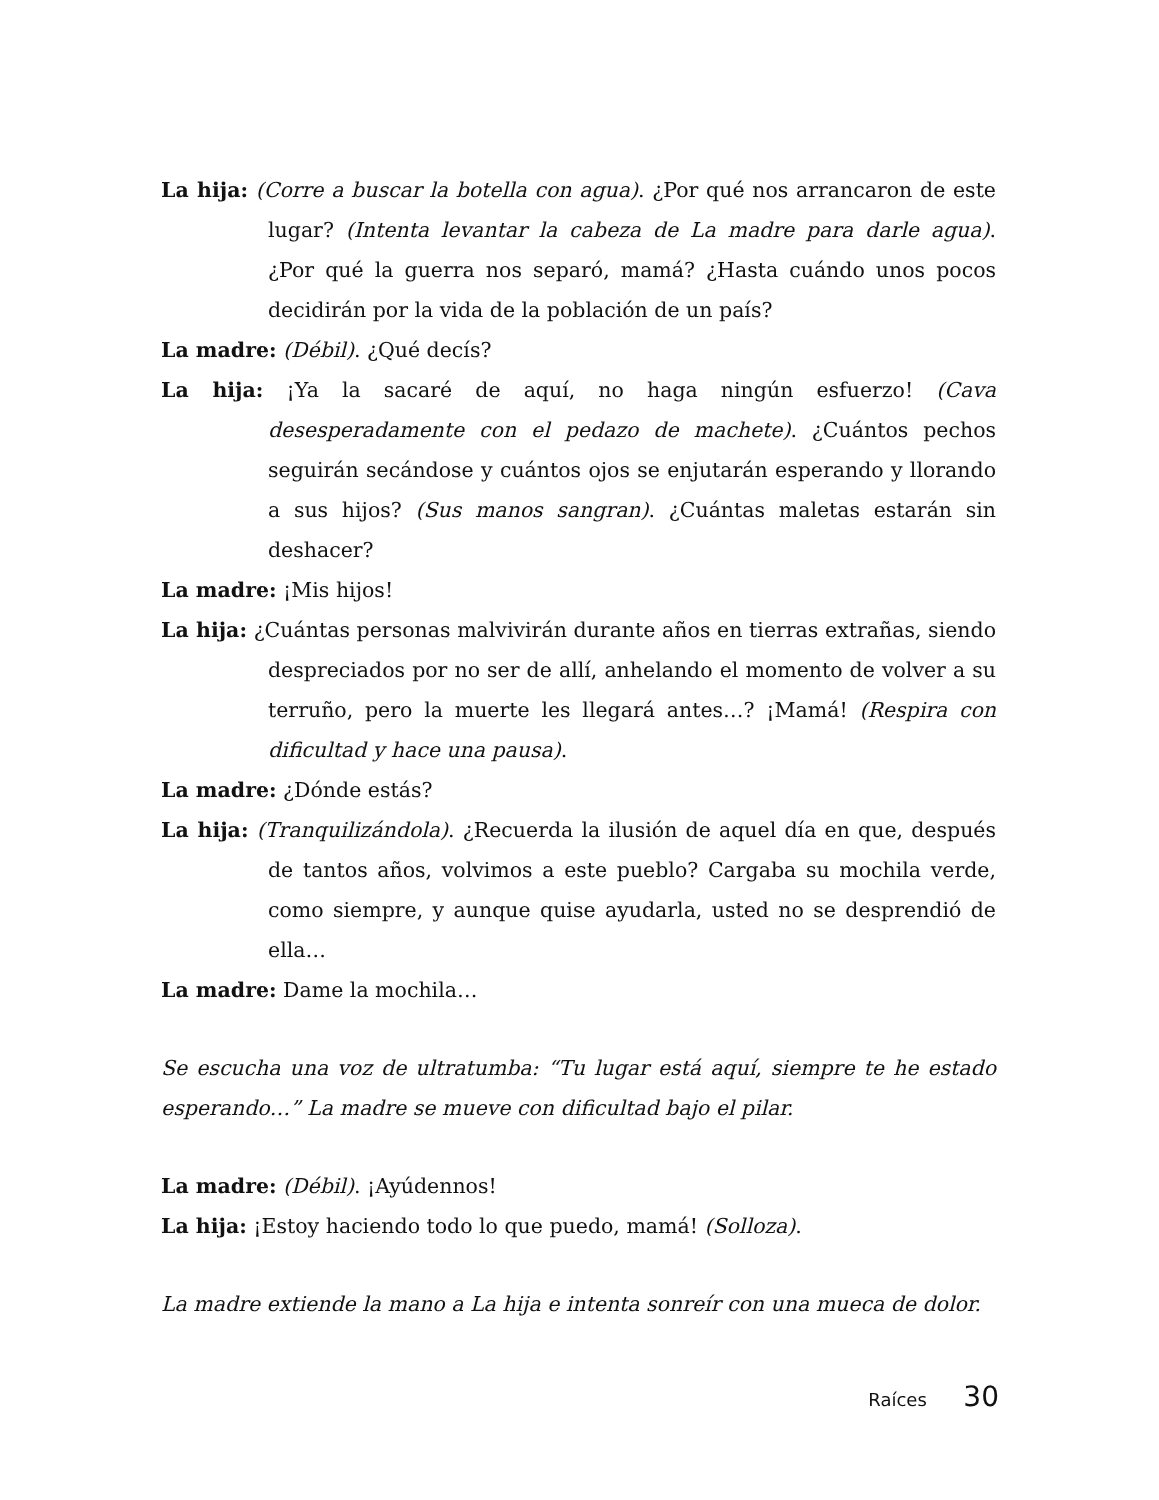La hija: (Corre a buscar la botella con agua). ¿Por qué nos arrancaron de este lugar? (Intenta levantar la cabeza de La madre para darle agua). ¿Por qué la guerra nos separó, mamá? ¿Hasta cuándo unos pocos decidirán por la vida de la población de un país?
La madre: (Débil). ¿Qué decís?
La hija: ¡Ya la sacaré de aquí, no haga ningún esfuerzo! (Cava desesperadamente con el pedazo de machete). ¿Cuántos pechos seguirán secándose y cuántos ojos se enjutarán esperando y llorando a sus hijos? (Sus manos sangran). ¿Cuántas maletas estarán sin deshacer?
La madre: ¡Mis hijos!
La hija: ¿Cuántas personas malvivirán durante años en tierras extrañas, siendo despreciados por no ser de allí, anhelando el momento de volver a su terruño, pero la muerte les llegará antes…? ¡Mamá! (Respira con dificultad y hace una pausa).
La madre: ¿Dónde estás?
La hija: (Tranquilizándola). ¿Recuerda la ilusión de aquel día en que, después de tantos años, volvimos a este pueblo? Cargaba su mochila verde, como siempre, y aunque quise ayudarla, usted no se desprendió de ella…
La madre: Dame la mochila…
Se escucha una voz de ultratumba: “Tu lugar está aquí, siempre te he estado esperando…” La madre se mueve con dificultad bajo el pilar.
La madre: (Débil). ¡Ayúdennos!
La hija: ¡Estoy haciendo todo lo que puedo, mamá! (Solloza).
La madre extiende la mano a La hija e intenta sonreír con una mueca de dolor.
Raíces 30